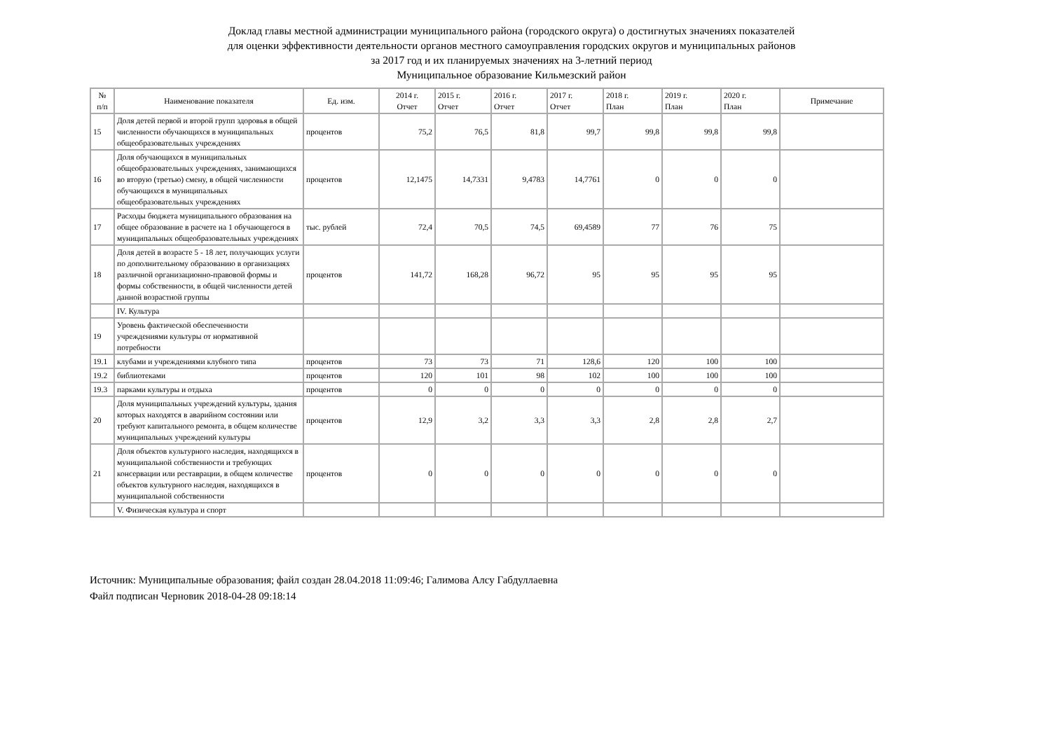Доклад главы местной администрации муниципального района (городского округа) о достигнутых значениях показателей
для оценки эффективности деятельности органов местного самоуправления городских округов и муниципальных районов
за 2017 год и их планируемых значениях на 3-летний период
Муниципальное образование Кильмезский район
| № п/п | Наименование показателя | Ед. изм. | 2014 г. Отчет | 2015 г. Отчет | 2016 г. Отчет | 2017 г. Отчет | 2018 г. План | 2019 г. План | 2020 г. План | Примечание |
| --- | --- | --- | --- | --- | --- | --- | --- | --- | --- | --- |
| 15 | Доля детей первой и второй групп здоровья в общей численности обучающихся в муниципальных общеобразовательных учреждениях | процентов | 75,2 | 76,5 | 81,8 | 99,7 | 99,8 | 99,8 | 99,8 | |
| 16 | Доля обучающихся в муниципальных общеобразовательных учреждениях, занимающихся во вторую (третью) смену, в общей численности обучающихся в муниципальных общеобразовательных учреждениях | процентов | 12,1475 | 14,7331 | 9,4783 | 14,7761 | 0 | 0 | 0 | |
| 17 | Расходы бюджета муниципального образования на общее образование в расчете на 1 обучающегося в муниципальных общеобразовательных учреждениях | тыс. рублей | 72,4 | 70,5 | 74,5 | 69,4589 | 77 | 76 | 75 | |
| 18 | Доля детей в возрасте 5 - 18 лет, получающих услуги по дополнительному образованию в организациях различной организационно-правовой формы и формы собственности, в общей численности детей данной возрастной группы | процентов | 141,72 | 168,28 | 96,72 | 95 | 95 | 95 | 95 | |
| | IV. Культура | | | | | | | | | |
| 19 | Уровень фактической обеспеченности учреждениями культуры от нормативной потребности | | | | | | | | | |
| 19.1 | клубами и учреждениями клубного типа | процентов | 73 | 73 | 71 | 128,6 | 120 | 100 | 100 | |
| 19.2 | библиотеками | процентов | 120 | 101 | 98 | 102 | 100 | 100 | 100 | |
| 19.3 | парками культуры и отдыха | процентов | 0 | 0 | 0 | 0 | 0 | 0 | 0 | |
| 20 | Доля муниципальных учреждений культуры, здания которых находятся в аварийном состоянии или требуют капитального ремонта, в общем количестве муниципальных учреждений культуры | процентов | 12,9 | 3,2 | 3,3 | 3,3 | 2,8 | 2,8 | 2,7 | |
| 21 | Доля объектов культурного наследия, находящихся в муниципальной собственности и требующих консервации или реставрации, в общем количестве объектов культурного наследия, находящихся в муниципальной собственности | процентов | 0 | 0 | 0 | 0 | 0 | 0 | 0 | |
| | V. Физическая культура и спорт | | | | | | | | | |
Источник: Муниципальные образования; файл создан 28.04.2018 11:09:46; Галимова Алсу Габдуллаевна
Файл подписан Черновик 2018-04-28 09:18:14